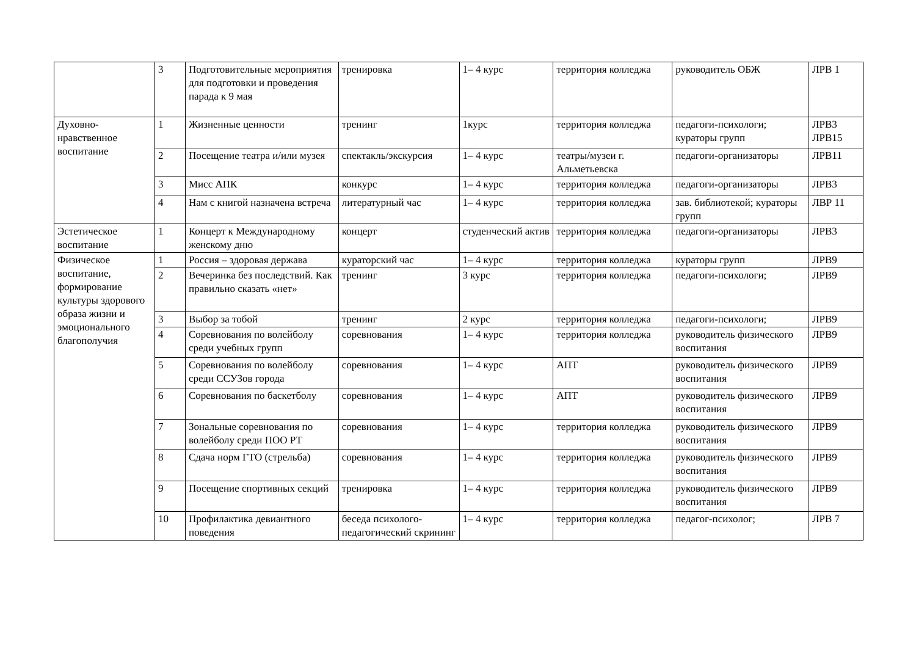| | 3 | Подготовительные мероприятия для подготовки и проведения парада к 9 мая | тренировка | 1– 4 курс | территория колледжа | руководитель ОБЖ | ЛРВ 1 |
| Духовно-нравственное воспитание | 1 | Жизненные ценности | тренинг | 1курс | территория колледжа | педагоги-психологи; кураторы групп | ЛРВ3 ЛРВ15 |
| | 2 | Посещение театра и/или музея | спектакль/экскурсия | 1– 4 курс | театры/музеи г. Альметьевска | педагоги-организаторы | ЛРВ11 |
| | 3 | Мисс АПК | конкурс | 1– 4 курс | территория колледжа | педагоги-организаторы | ЛРВ3 |
| | 4 | Нам с книгой назначена встреча | литературный час | 1– 4 курс | территория колледжа | зав. библиотекой; кураторы групп | ЛВР 11 |
| Эстетическое воспитание | 1 | Концерт к Международному женскому дню | концерт | студенческий актив | территория колледжа | педагоги-организаторы | ЛРВ3 |
| Физическое воспитание, формирование культуры здорового образа жизни и эмоционального благополучия | 1 | Россия – здоровая держава | кураторский час | 1– 4 курс | территория колледжа | кураторы групп | ЛРВ9 |
| | 2 | Вечеринка без последствий. Как правильно сказать «нет» | тренинг | 3 курс | территория колледжа | педагоги-психологи; | ЛРВ9 |
| | 3 | Выбор за тобой | тренинг | 2 курс | территория колледжа | педагоги-психологи; | ЛРВ9 |
| | 4 | Соревнования по волейболу среди учебных групп | соревнования | 1– 4 курс | территория колледжа | руководитель физического воспитания | ЛРВ9 |
| | 5 | Соревнования по волейболу среди ССУЗов города | соревнования | 1– 4 курс | АПТ | руководитель физического воспитания | ЛРВ9 |
| | 6 | Соревнования по баскетболу | соревнования | 1– 4 курс | АПТ | руководитель физического воспитания | ЛРВ9 |
| | 7 | Зональные соревнования по волейболу среди ПОО РТ | соревнования | 1– 4 курс | территория колледжа | руководитель физического воспитания | ЛРВ9 |
| | 8 | Сдача норм ГТО (стрельба) | соревнования | 1– 4 курс | территория колледжа | руководитель физического воспитания | ЛРВ9 |
| | 9 | Посещение спортивных секций | тренировка | 1– 4 курс | территория колледжа | руководитель физического воспитания | ЛРВ9 |
| | 10 | Профилактика девиантного поведения | беседа психолого-педагогический скрининг | 1– 4 курс | территория колледжа | педагог-психолог; | ЛРВ 7 |